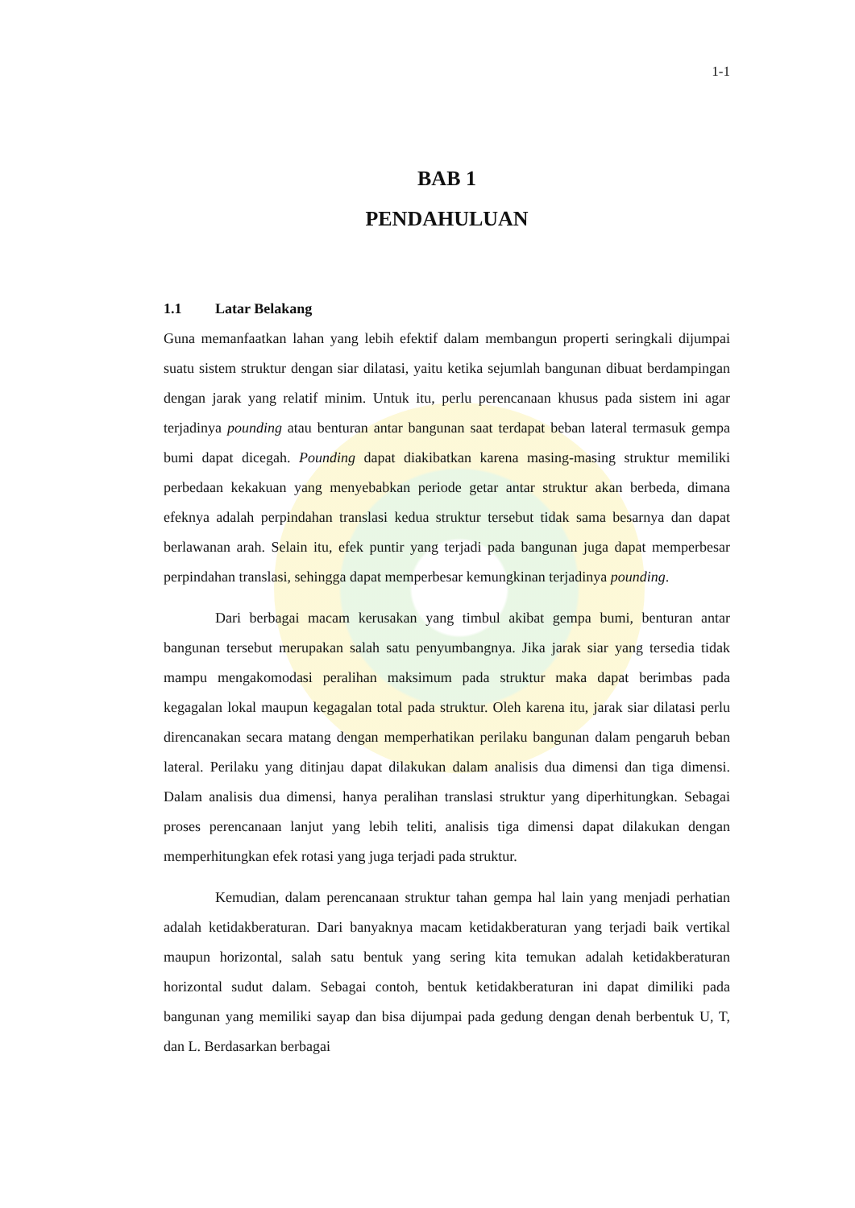1-1
BAB 1
PENDAHULUAN
1.1 Latar Belakang
Guna memanfaatkan lahan yang lebih efektif dalam membangun properti seringkali dijumpai suatu sistem struktur dengan siar dilatasi, yaitu ketika sejumlah bangunan dibuat berdampingan dengan jarak yang relatif minim. Untuk itu, perlu perencanaan khusus pada sistem ini agar terjadinya pounding atau benturan antar bangunan saat terdapat beban lateral termasuk gempa bumi dapat dicegah. Pounding dapat diakibatkan karena masing-masing struktur memiliki perbedaan kekakuan yang menyebabkan periode getar antar struktur akan berbeda, dimana efeknya adalah perpindahan translasi kedua struktur tersebut tidak sama besarnya dan dapat berlawanan arah. Selain itu, efek puntir yang terjadi pada bangunan juga dapat memperbesar perpindahan translasi, sehingga dapat memperbesar kemungkinan terjadinya pounding.
Dari berbagai macam kerusakan yang timbul akibat gempa bumi, benturan antar bangunan tersebut merupakan salah satu penyumbangnya. Jika jarak siar yang tersedia tidak mampu mengakomodasi peralihan maksimum pada struktur maka dapat berimbas pada kegagalan lokal maupun kegagalan total pada struktur. Oleh karena itu, jarak siar dilatasi perlu direncanakan secara matang dengan memperhatikan perilaku bangunan dalam pengaruh beban lateral. Perilaku yang ditinjau dapat dilakukan dalam analisis dua dimensi dan tiga dimensi. Dalam analisis dua dimensi, hanya peralihan translasi struktur yang diperhitungkan. Sebagai proses perencanaan lanjut yang lebih teliti, analisis tiga dimensi dapat dilakukan dengan memperhitungkan efek rotasi yang juga terjadi pada struktur.
Kemudian, dalam perencanaan struktur tahan gempa hal lain yang menjadi perhatian adalah ketidakberaturan. Dari banyaknya macam ketidakberaturan yang terjadi baik vertikal maupun horizontal, salah satu bentuk yang sering kita temukan adalah ketidakberaturan horizontal sudut dalam. Sebagai contoh, bentuk ketidakberaturan ini dapat dimiliki pada bangunan yang memiliki sayap dan bisa dijumpai pada gedung dengan denah berbentuk U, T, dan L. Berdasarkan berbagai